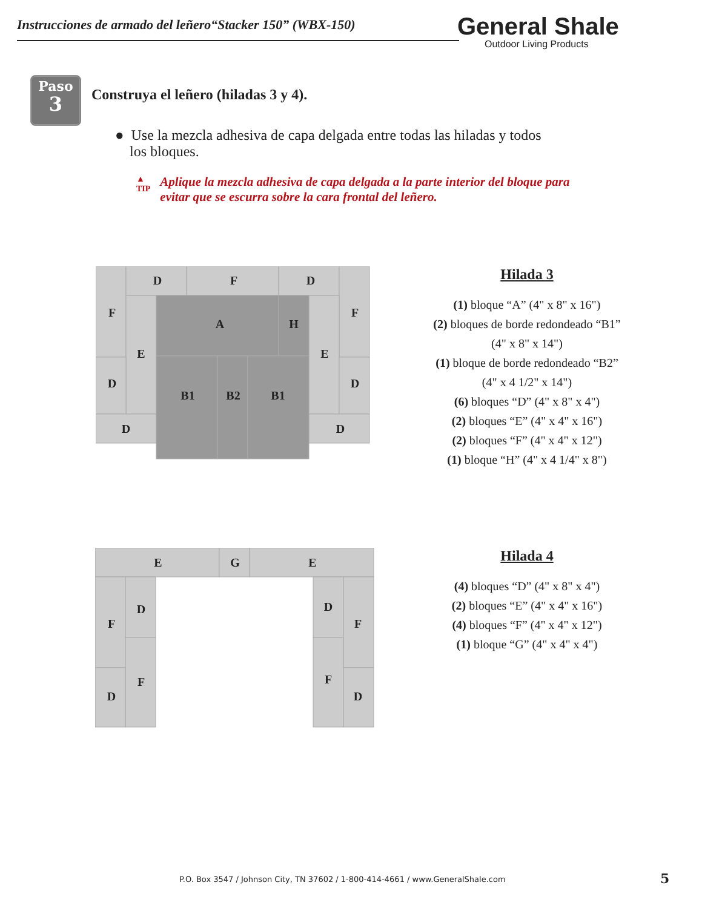Instrucciones de armado del leñero“Stacker 150” (WBX-150)
General Shale
Outdoor Living Products
Paso
3
Construya el leñero (hiladas 3 y 4).
● Use la mezcla adhesiva de capa delgada entre todas las hiladas y todos
los bloques.
▲
TIP
Aplique la mezcla adhesiva de capa delgada a la parte interior del bloque para evitar que se escurra sobre la cara frontal del leñero.
D
F
D
F
F
E
E
A
H
D
D
B1
B2
B1
D
D
Hilada 3
(1) bloque “A” (4" x 8" x 16")
(2) bloques de borde redondeado “B1”
(4" x 8" x 14")
(1) bloque de borde redondeado “B2”
(4" x 4 1/2" x 14")
(6) bloques “D” (4" x 8" x 4")
(2) bloques “E” (4" x 4" x 16")
(2) bloques “F” (4" x 4" x 12")
(1) bloque “H” (4" x 4 1/4" x 8")
E
G
E
F
D
F
D
D
F
F
D
Hilada 4
(4) bloques “D” (4" x 8" x 4")
(2) bloques “E” (4" x 4" x 16")
(4) bloques “F” (4" x 4" x 12")
(1) bloque “G” (4" x 4" x 4")
P.O. Box 3547 / Johnson City, TN 37602 / 1-800-414-4661 / www.GeneralShale.com
5